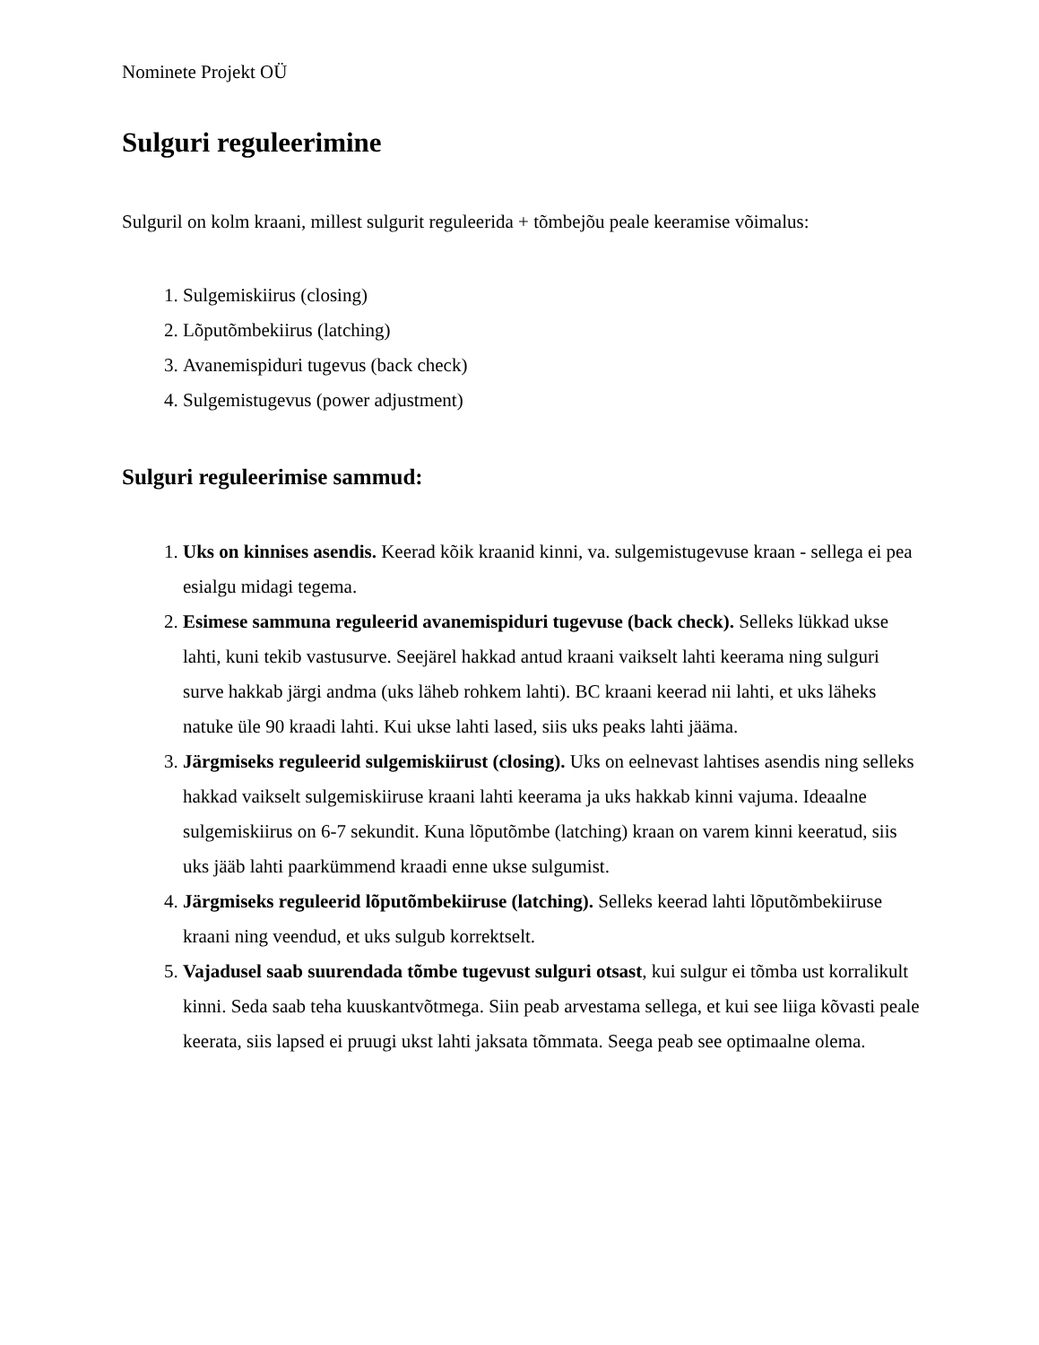Nominete Projekt OÜ
Sulguri reguleerimine
Sulguril on kolm kraani, millest sulgurit reguleerida + tõmbejõu peale keeramise võimalus:
1. Sulgemiskiirus (closing)
2. Lõputõmbekiirus (latching)
3. Avanemispiduri tugevus (back check)
4. Sulgemistugevus (power adjustment)
Sulguri reguleerimise sammud:
1. Uks on kinnises asendis. Keerad kõik kraanid kinni, va. sulgemistugevuse kraan - sellega ei pea esialgu midagi tegema.
2. Esimese sammuna reguleerid avanemispiduri tugevuse (back check). Selleks lükkad ukse lahti, kuni tekib vastusurve. Seejärel hakkad antud kraani vaikselt lahti keerama ning sulguri surve hakkab järgi andma (uks läheb rohkem lahti). BC kraani keerad nii lahti, et uks läheks natuke üle 90 kraadi lahti. Kui ukse lahti lased, siis uks peaks lahti jääma.
3. Järgmiseks reguleerid sulgemiskiirust (closing). Uks on eelnevast lahtises asendis ning selleks hakkad vaikselt sulgemiskiiruse kraani lahti keerama ja uks hakkab kinni vajuma. Ideaalne sulgemiskiirus on 6-7 sekundit. Kuna lõputõmbe (latching) kraan on varem kinni keeratud, siis uks jääb lahti paarkümmend kraadi enne ukse sulgumist.
4. Järgmiseks reguleerid lõputõmbekiiruse (latching). Selleks keerad lahti lõputõmbekiiruse kraani ning veendud, et uks sulgub korrektselt.
5. Vajadusel saab suurendada tõmbe tugevust sulguri otsast, kui sulgur ei tõmba ust korralikult kinni. Seda saab teha kuuskantvõtmega. Siin peab arvestama sellega, et kui see liiga kõvasti peale keerata, siis lapsed ei pruugi ukst lahti jaksata tõmmata. Seega peab see optimaalne olema.